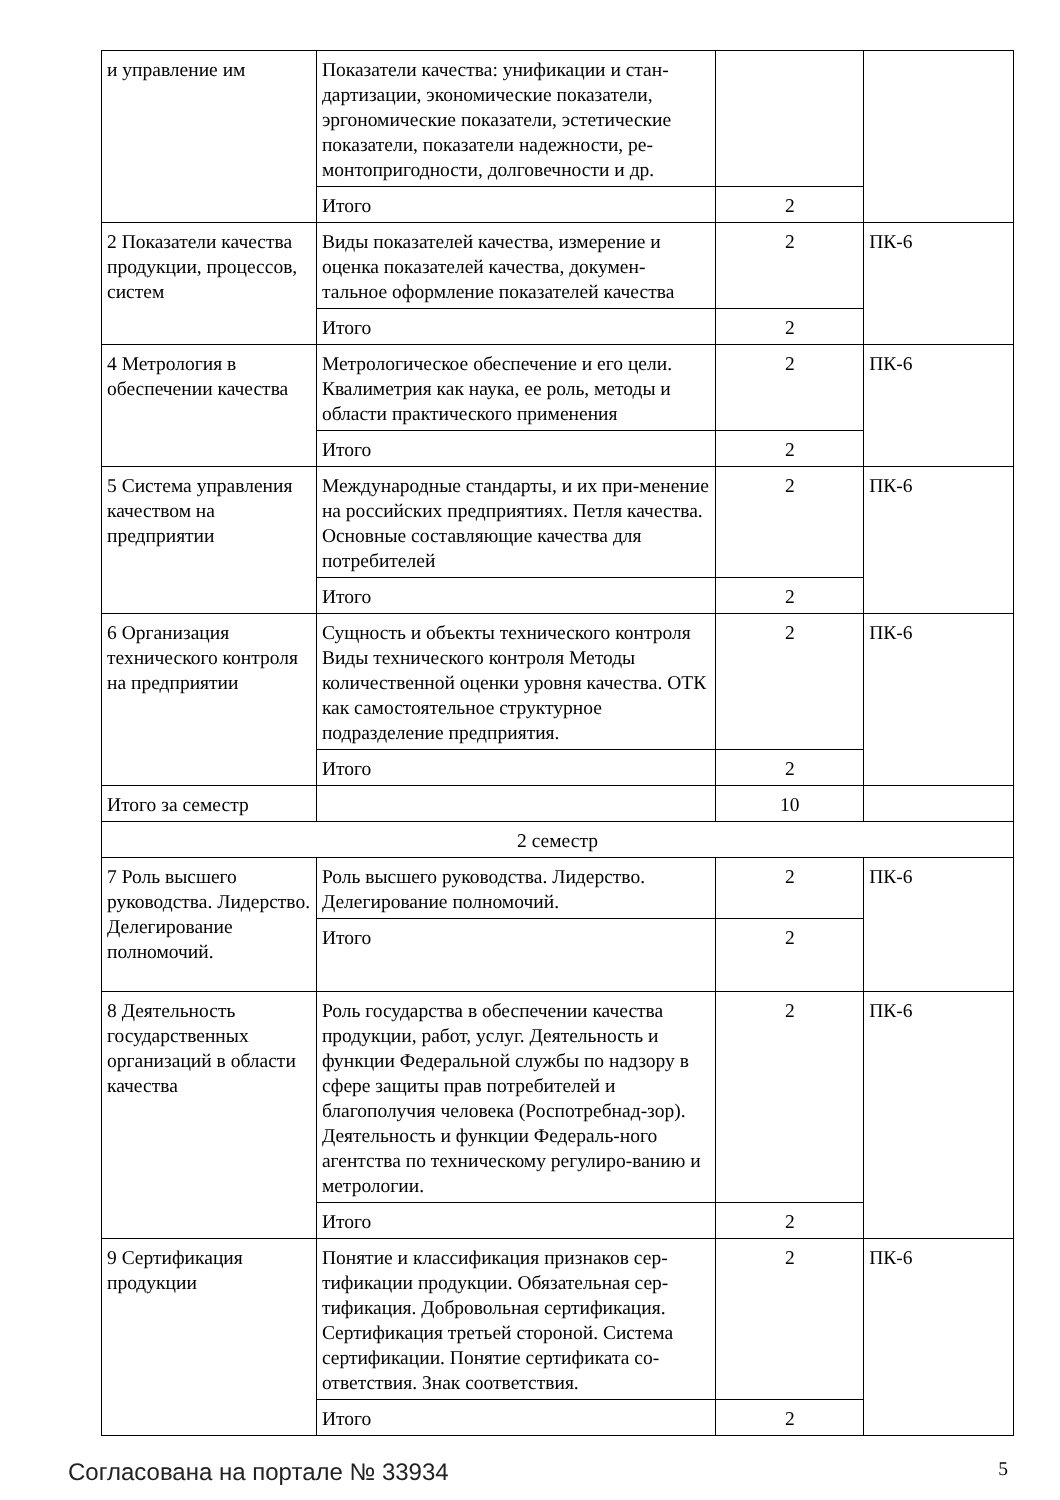| и управление им | Показатели качества: унификации и стан-дартизации, экономические показатели, эргономические показатели, эстетические показатели, показатели надежности, ре-монтопригодности, долговечности и др. | | |
| | Итого | 2 | |
| 2 Показатели качества продукции, процессов, систем | Виды показателей качества, измерение и оценка показателей качества, докумен-тальное оформление показателей качества | 2 | ПК-6 |
| | Итого | 2 | |
| 4 Метрология в обеспечении качества | Метрологическое обеспечение и его цели. Квалиметрия как наука, ее роль, методы и области практического применения | 2 | ПК-6 |
| | Итого | 2 | |
| 5 Система управления качеством на предприятии | Международные стандарты, и их при-менение на российских предприятиях. Петля качества. Основные составляющие качества для потребителей | 2 | ПК-6 |
| | Итого | 2 | |
| 6 Организация технического контроля на предприятии | Сущность и объекты технического контроля Виды технического контроля Методы количественной оценки уровня качества. ОТК как самостоятельное структурное подразделение предприятия. | 2 | ПК-6 |
| | Итого | 2 | |
| Итого за семестр | | 10 | |
| 2 семестр | | | |
| 7 Роль высшего руководства. Лидерство. Делегирование полномочий. | Роль высшего руководства. Лидерство. Делегирование полномочий. | 2 | ПК-6 |
| | Итого | 2 | |
| 8 Деятельность государственных организаций в области качества | Роль государства в обеспечении качества продукции, работ, услуг. Деятельность и функции Федеральной службы по надзору в сфере защиты прав потребителей и благополучия человека (Роспотребнад-зор). Деятельность и функции Федераль-ного агентства по техническому регулиро-ванию и метрологии. | 2 | ПК-6 |
| | Итого | 2 | |
| 9 Сертификация продукции | Понятие и классификация признаков сер-тификации продукции. Обязательная сер-тификация. Добровольная сертификация. Сертификация третьей стороной. Система сертификации. Понятие сертификата со-ответствия. Знак соответствия. | 2 | ПК-6 |
| | Итого | 2 | |
Согласована на портале № 33934 5